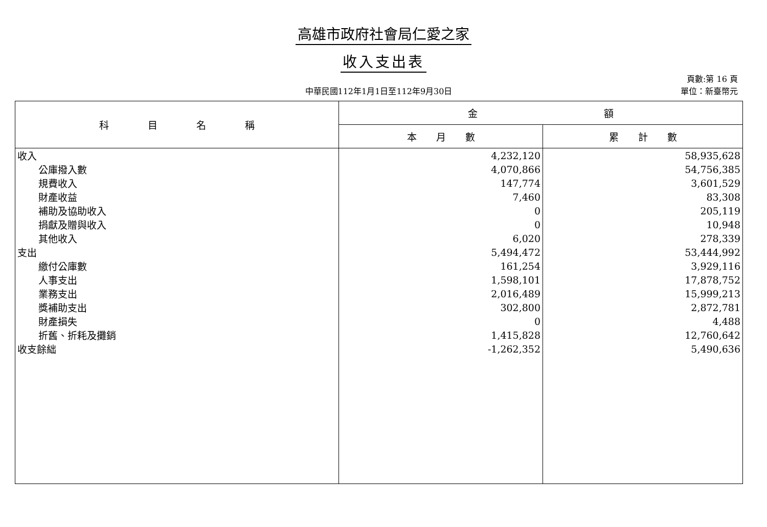高雄市政府社會局仁愛之家
收入支出表
中華民國112年1月1日至112年9月30日
頁數:第 16 頁
單位：新臺幣元
| 科 目 名 稱 | 金 額 | |
| --- | --- | --- |
| | 本 月 數 | 累 計 數 |
| 收入 | 4,232,120 | 58,935,628 |
| 公庫撥入數 | 4,070,866 | 54,756,385 |
| 規費收入 | 147,774 | 3,601,529 |
| 財產收益 | 7,460 | 83,308 |
| 補助及協助收入 | 0 | 205,119 |
| 捐獻及贈與收入 | 0 | 10,948 |
| 其他收入 | 6,020 | 278,339 |
| 支出 | 5,494,472 | 53,444,992 |
| 繳付公庫數 | 161,254 | 3,929,116 |
| 人事支出 | 1,598,101 | 17,878,752 |
| 業務支出 | 2,016,489 | 15,999,213 |
| 獎補助支出 | 302,800 | 2,872,781 |
| 財產損失 | 0 | 4,488 |
| 折舊、折耗及攤銷 | 1,415,828 | 12,760,642 |
| 收支餘絀 | -1,262,352 | 5,490,636 |